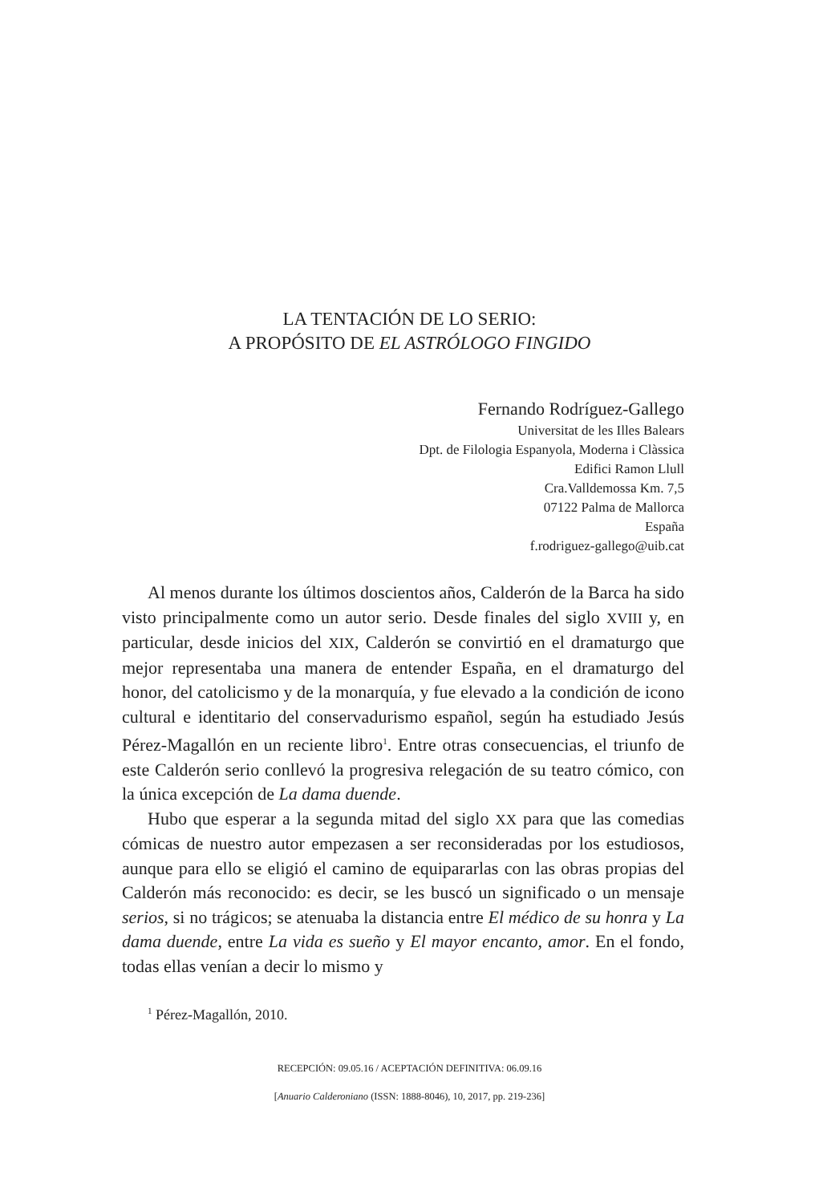LA TENTACIÓN DE LO SERIO:
A PROPÓSITO DE EL ASTRÓLOGO FINGIDO
Fernando Rodríguez-Gallego
Universitat de les Illes Balears
Dpt. de Filologia Espanyola, Moderna i Clàssica
Edifici Ramon Llull
Cra.Valldemossa Km. 7,5
07122 Palma de Mallorca
España
f.rodriguez-gallego@uib.cat
Al menos durante los últimos doscientos años, Calderón de la Barca ha sido visto principalmente como un autor serio. Desde finales del siglo XVIII y, en particular, desde inicios del XIX, Calderón se convirtió en el dramaturgo que mejor representaba una manera de entender España, en el dramaturgo del honor, del catolicismo y de la monarquía, y fue elevado a la condición de icono cultural e identitario del conservadurismo español, según ha estudiado Jesús Pérez-Magallón en un reciente libro<sup>1</sup>. Entre otras consecuencias, el triunfo de este Calderón serio conllevó la progresiva relegación de su teatro cómico, con la única excepción de La dama duende.
Hubo que esperar a la segunda mitad del siglo XX para que las comedias cómicas de nuestro autor empezasen a ser reconsideradas por los estudiosos, aunque para ello se eligió el camino de equipararlas con las obras propias del Calderón más reconocido: es decir, se les buscó un significado o un mensaje serios, si no trágicos; se atenuaba la distancia entre El médico de su honra y La dama duende, entre La vida es sueño y El mayor encanto, amor. En el fondo, todas ellas venían a decir lo mismo y
<sup>1</sup> Pérez-Magallón, 2010.
RECEPCIÓN: 09.05.16 / ACEPTACIÓN DEFINITIVA: 06.09.16
[Anuario Calderoniano (ISSN: 1888-8046), 10, 2017, pp. 219-236]